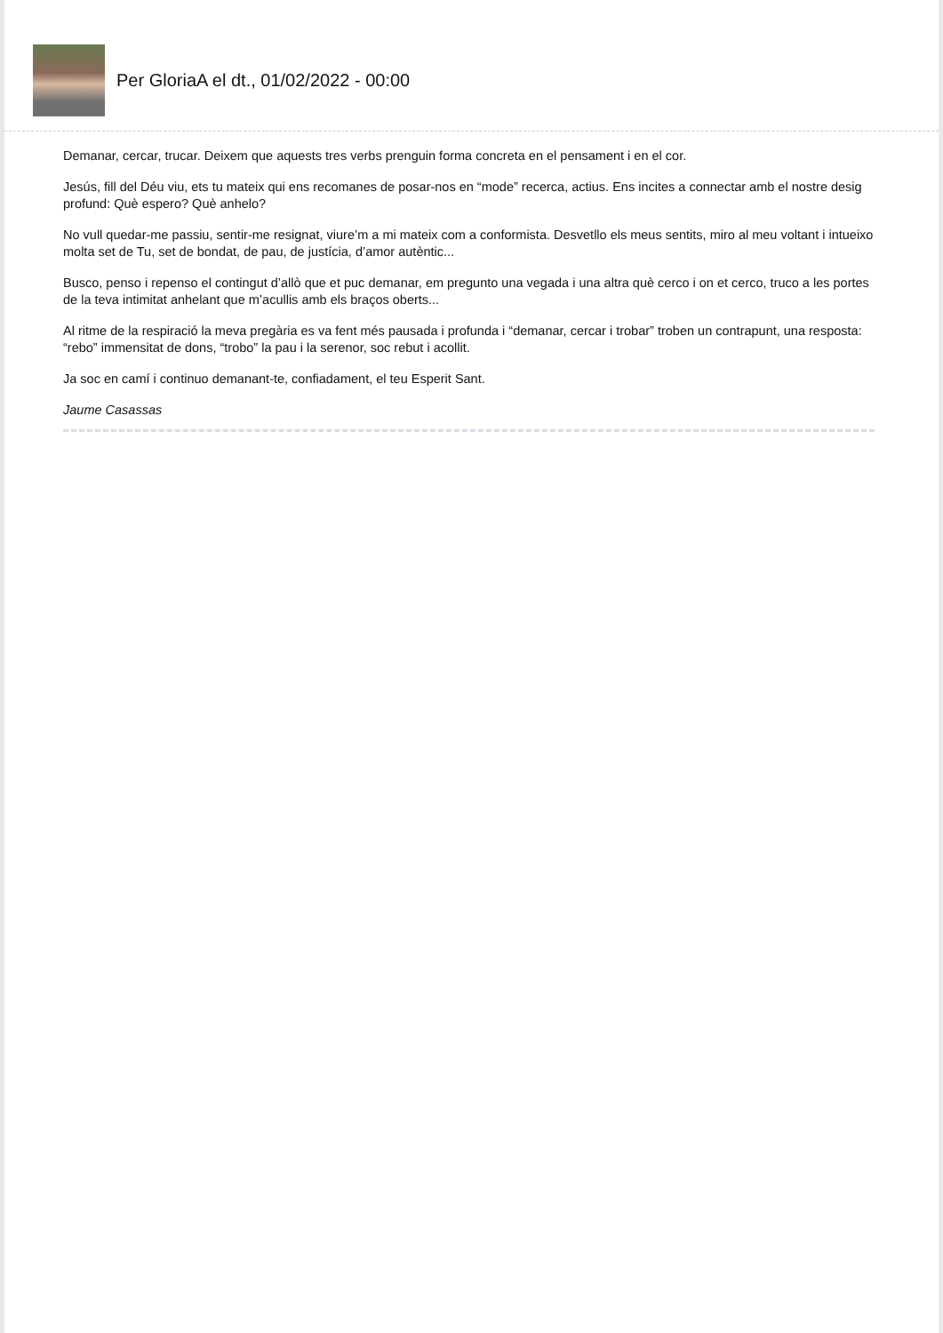Per GloriaA el dt., 01/02/2022 - 00:00
Demanar, cercar, trucar. Deixem que aquests tres verbs prenguin forma concreta en el pensament i en el cor.
Jesús, fill del Déu viu, ets tu mateix qui ens recomanes de posar-nos en “mode” recerca, actius. Ens incites a connectar amb el nostre desig profund: Què espero? Què anhelo?
No vull quedar-me passiu, sentir-me resignat, viure’m a mi mateix com a conformista. Desvetllo els meus sentits, miro al meu voltant i intueixo molta set de Tu, set de bondat, de pau, de justícia, d’amor autèntic...
Busco, penso i repenso el contingut d’allò que et puc demanar, em pregunto una vegada i una altra què cerco i on et cerco, truco a les portes de la teva intimitat anhelant que m’acullis amb els braços oberts...
Al ritme de la respiració la meva pregària es va fent més pausada i profunda i “demanar, cercar i trobar” troben un contrapunt, una resposta: “rebo” immensitat de dons, “trobo” la pau i la serenor, soc rebut i acollit.
Ja soc en camí i continuo demanant-te, confiadament, el teu Esperit Sant.
Jaume Casassas